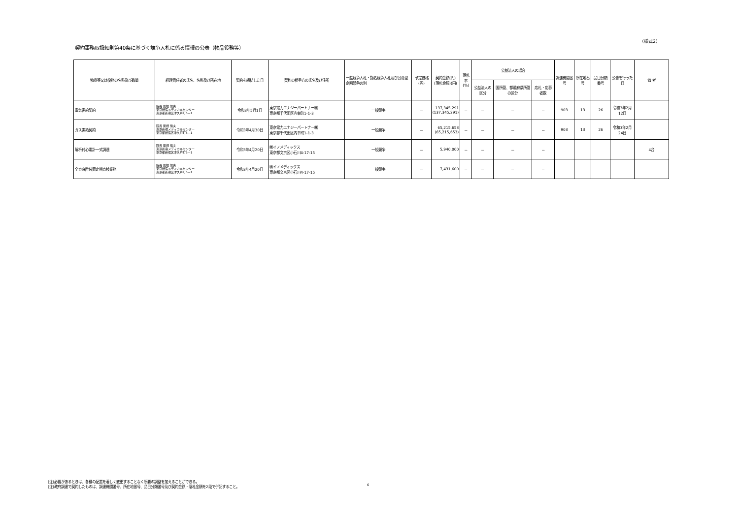（様式2）
契約事務取扱細則第40条に基づく競争入札に係る情報の公表（物品役務等）
| 物品等又は役務の名称及び数量 | 経理責任者の氏名、名称及び所在地 | 契約を締結した日 | 契約の相手方の氏名及び住所 | 一般競争入札・指名競争入札及び公募型企画競争の別 | 予定価格(円) | 契約金額(円) (落札金額)(円) | 落札率 (%) | 公益法人の場合 | | | 調達機関番号 | 所在地番号 | 品目分類番号 | 公告を行った日 | 備 考 |
| --- | --- | --- | --- | --- | --- | --- | --- | --- | --- | --- | --- | --- | --- | --- | --- |
| | | | | | | | | 公益法人の区分 | 国所管、都道府県所管の区分 | 応札・応募者数 | | | | | |
| 電気需給契約 | 院長 関根 信夫 東京新宿メディカルセンター 東京都新宿区津久戸町5－1 | 令和3年5月1日 | 東京電力エナジーパートナー㈱ 東京都千代田区内幸町1-1-3 | 一般競争 | － | 137,345,291 (137,345,291) | － | － | － | － | 903 | 13 | 26 | 令和3年2月12日 | |
| ガス需給契約 | 院長 関根 信夫 東京新宿メディカルセンター 東京都新宿区津久戸町5－1 | 令和3年4月30日 | 東京電力エナジーパートナー㈱ 東京都千代田区内幸町1-1-3 | 一般競争 | － | 65,215,653 (65,215,653) | － | － | － | － | 903 | 13 | 26 | 令和3年2月24日 | |
| 解析付心電計一式調達 | 院長 関根 信夫 東京新宿メディカルセンター 東京都新宿区津久戸町5－1 | 令和3年4月20日 | ㈱イノメディックス 東京都文京区小石川4-17-15 | 一般競争 | － | 5,940,000 | － | － | － | － | | | | | 4台 |
| 全身麻酔装置定期点検業務 | 院長 関根 信夫 東京新宿メディカルセンター 東京都新宿区津久戸町5－1 | 令和3年4月20日 | ㈱イノメディックス 東京都文京区小石川4-17-15 | 一般競争 | － | 7,431,600 | － | － | － | － | | | | | |
(注)必要があるときは、各欄の配置を著しく変更することなく所要の調整を加えることができる。
(注)政府調達で契約したものは、調達機関番号、所在地番号、品目分類番号及び契約金額・落札金額を2段で併記すること。
6